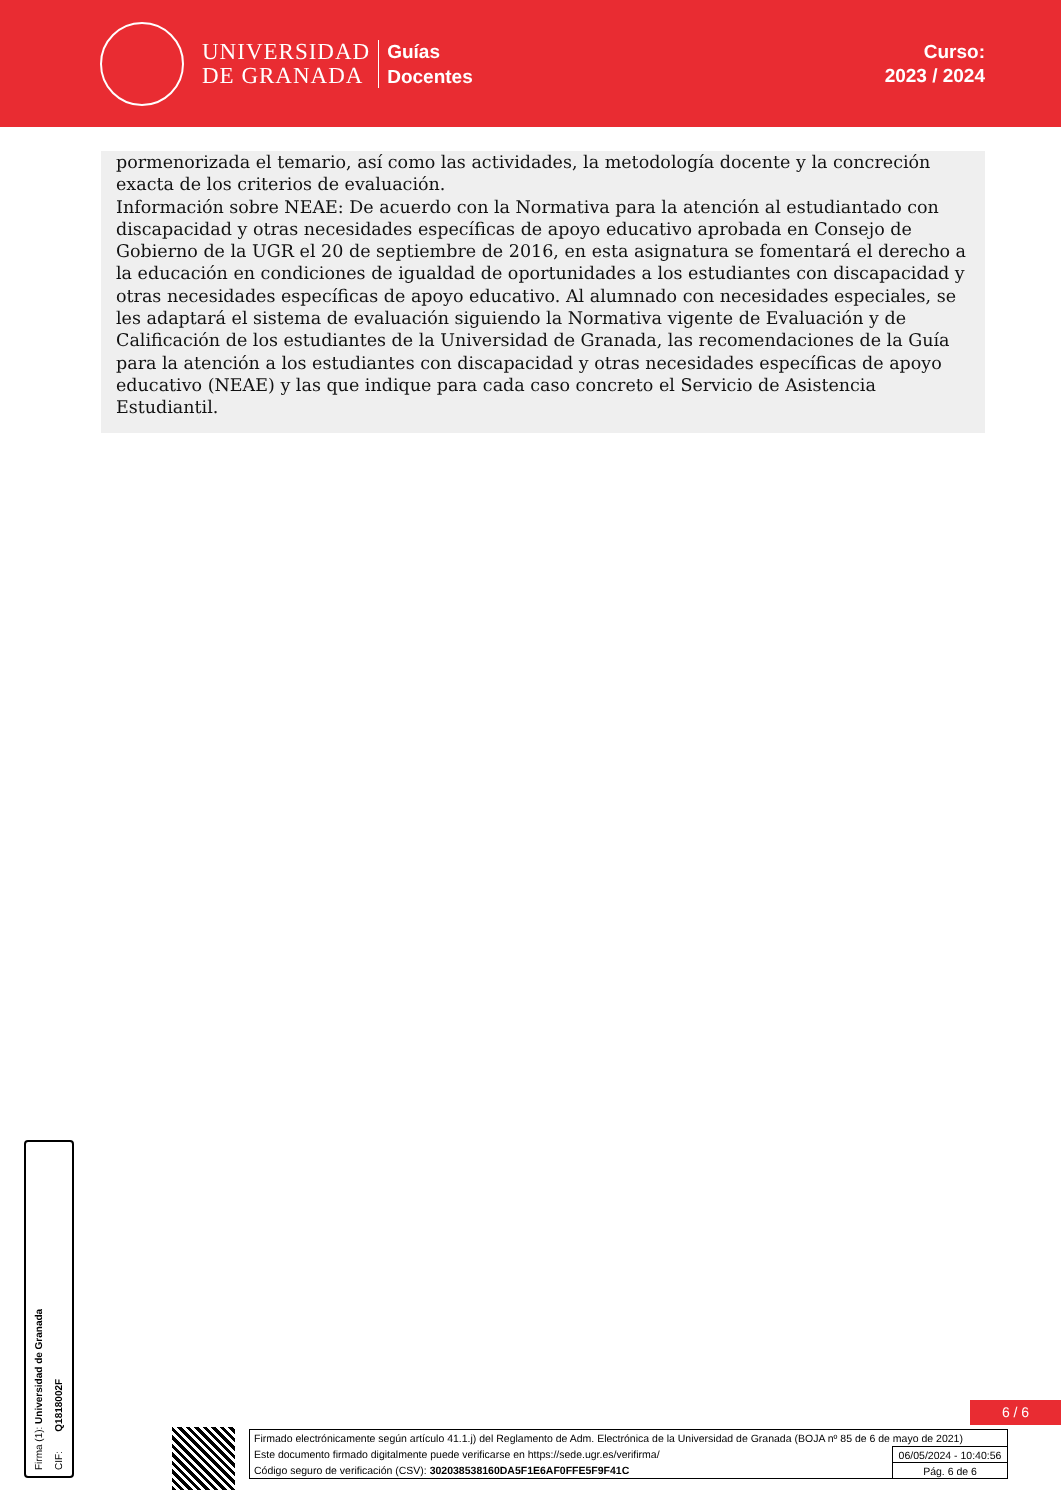UNIVERSIDAD
DE GRANADA
Guías
Docentes
Curso:
2023 / 2024
pormenorizada el temario, así como las actividades, la metodología docente y la concreción exacta de los criterios de evaluación.
Información sobre NEAE: De acuerdo con la Normativa para la atención al estudiantado con discapacidad y otras necesidades específicas de apoyo educativo aprobada en Consejo de Gobierno de la UGR el 20 de septiembre de 2016, en esta asignatura se fomentará el derecho a la educación en condiciones de igualdad de oportunidades a los estudiantes con discapacidad y otras necesidades específicas de apoyo educativo. Al alumnado con necesidades especiales, se les adaptará el sistema de evaluación siguiendo la Normativa vigente de Evaluación y de Calificación de los estudiantes de la Universidad de Granada, las recomendaciones de la Guía para la atención a los estudiantes con discapacidad y otras necesidades específicas de apoyo educativo (NEAE) y las que indique para cada caso concreto el Servicio de Asistencia Estudiantil.
Firma (1): Universidad de Granada
CIF: Q1818002F
6 / 6
Firmado electrónicamente según artículo 41.1.j) del Reglamento de Adm. Electrónica de la Universidad de Granada (BOJA nº 85 de 6 de mayo de 2021)
Este documento firmado digitalmente puede verificarse en https://sede.ugr.es/verifirma/ 06/05/2024 - 10:40:56
Código seguro de verificación (CSV): 302038538160DA5F1E6AF0FFE5F9F41C Pág. 6 de 6